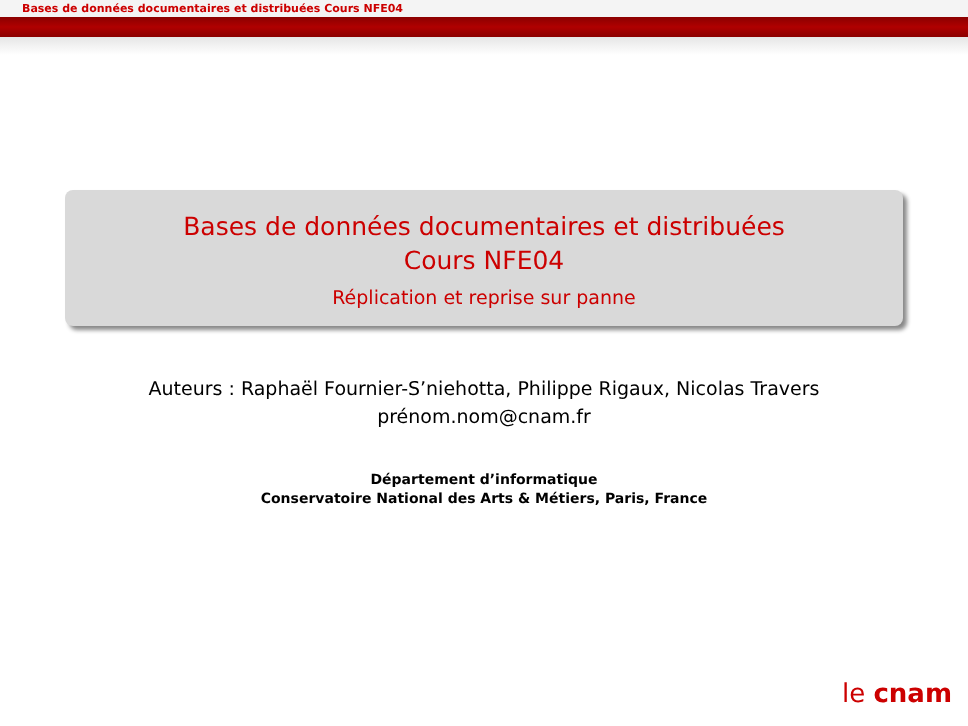Bases de données documentaires et distribuées Cours NFE04
Bases de données documentaires et distribuées
Cours NFE04
Réplication et reprise sur panne
Auteurs : Raphaël Fournier-S’niehotta, Philippe Rigaux, Nicolas Travers
prénom.nom@cnam.fr
Département d’informatique
Conservatoire National des Arts & Métiers, Paris, France
le cnam